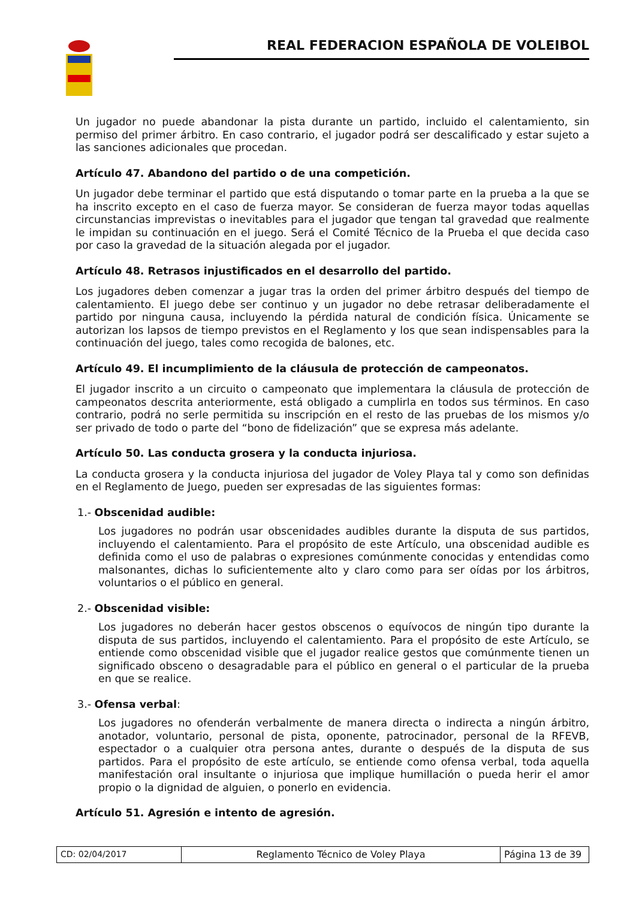REAL FEDERACION ESPAÑOLA DE VOLEIBOL
Un jugador no puede abandonar la pista durante un partido, incluido el calentamiento, sin permiso del primer árbitro. En caso contrario, el jugador podrá ser descalificado y estar sujeto a las sanciones adicionales que procedan.
Artículo 47. Abandono del partido o de una competición.
Un jugador debe terminar el partido que está disputando o tomar parte en la prueba a la que se ha inscrito excepto en el caso de fuerza mayor. Se consideran de fuerza mayor todas aquellas circunstancias imprevistas o inevitables para el jugador que tengan tal gravedad que realmente le impidan su continuación en el juego. Será el Comité Técnico de la Prueba el que decida caso por caso la gravedad de la situación alegada por el jugador.
Artículo 48. Retrasos injustificados en el desarrollo del partido.
Los jugadores deben comenzar a jugar tras la orden del primer árbitro después del tiempo de calentamiento. El juego debe ser continuo y un jugador no debe retrasar deliberadamente el partido por ninguna causa, incluyendo la pérdida natural de condición física. Únicamente se autorizan los lapsos de tiempo previstos en el Reglamento y los que sean indispensables para la continuación del juego, tales como recogida de balones, etc.
Artículo 49. El incumplimiento de la cláusula de protección de campeonatos.
El jugador inscrito a un circuito o campeonato que implementara la cláusula de protección de campeonatos descrita anteriormente, está obligado a cumplirla en todos sus términos. En caso contrario, podrá no serle permitida su inscripción en el resto de las pruebas de los mismos y/o ser privado de todo o parte del “bono de fidelización” que se expresa más adelante.
Artículo 50. Las conducta grosera y la conducta injuriosa.
La conducta grosera y la conducta injuriosa del jugador de Voley Playa tal y como son definidas en el Reglamento de Juego, pueden ser expresadas de las siguientes formas:
1.- Obscenidad audible:
Los jugadores no podrán usar obscenidades audibles durante la disputa de sus partidos, incluyendo el calentamiento. Para el propósito de este Artículo, una obscenidad audible es definida como el uso de palabras o expresiones comúnmente conocidas y entendidas como malsonantes, dichas lo suficientemente alto y claro como para ser oídas por los árbitros, voluntarios o el público en general.
2.- Obscenidad visible:
Los jugadores no deberán hacer gestos obscenos o equívocos de ningún tipo durante la disputa de sus partidos, incluyendo el calentamiento. Para el propósito de este Artículo, se entiende como obscenidad visible que el jugador realice gestos que comúnmente tienen un significado obsceno o desagradable para el público en general o el particular de la prueba en que se realice.
3.- Ofensa verbal:
Los jugadores no ofenderán verbalmente de manera directa o indirecta a ningún árbitro, anotador, voluntario, personal de pista, oponente, patrocinador, personal de la RFEVB, espectador o a cualquier otra persona antes, durante o después de la disputa de sus partidos. Para el propósito de este artículo, se entiende como ofensa verbal, toda aquella manifestación oral insultante o injuriosa que implique humillación o pueda herir el amor propio o la dignidad de alguien, o ponerlo en evidencia.
Artículo 51. Agresión e intento de agresión.
| CD: 02/04/2017 | Reglamento Técnico de Voley Playa | Página 13 de 39 |